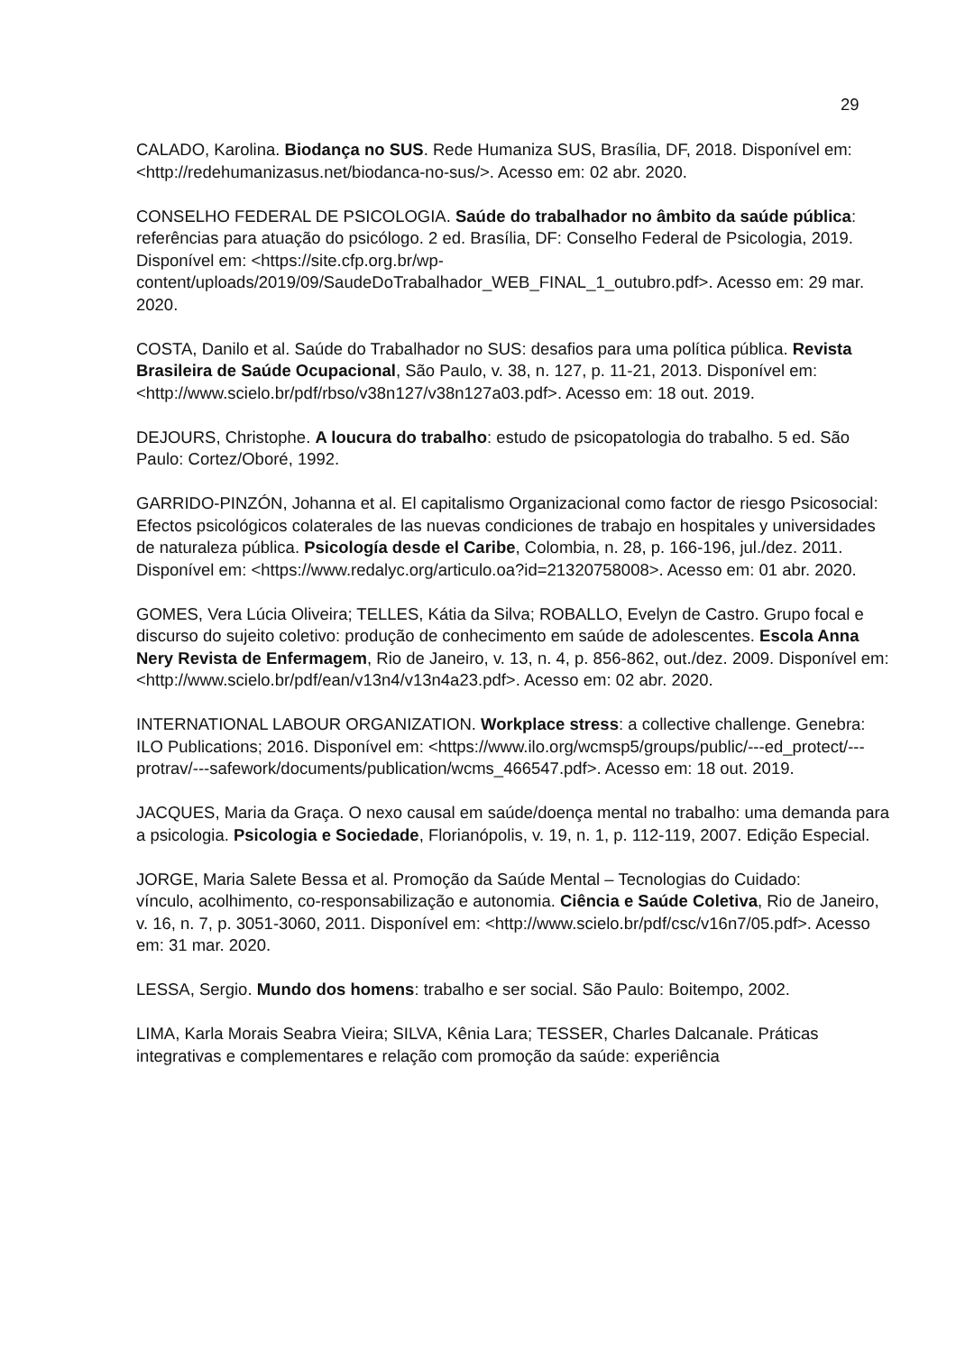29
CALADO, Karolina. Biodança no SUS. Rede Humaniza SUS, Brasília, DF, 2018. Disponível em: <http://redehumanizasus.net/biodanca-no-sus/>. Acesso em: 02 abr. 2020.
CONSELHO FEDERAL DE PSICOLOGIA. Saúde do trabalhador no âmbito da saúde pública: referências para atuação do psicólogo. 2 ed. Brasília, DF: Conselho Federal de Psicologia, 2019. Disponível em: <https://site.cfp.org.br/wp-content/uploads/2019/09/SaudeDoTrabalhador_WEB_FINAL_1_outubro.pdf>. Acesso em: 29 mar. 2020.
COSTA, Danilo et al. Saúde do Trabalhador no SUS: desafios para uma política pública. Revista Brasileira de Saúde Ocupacional, São Paulo, v. 38, n. 127, p. 11-21, 2013. Disponível em: <http://www.scielo.br/pdf/rbso/v38n127/v38n127a03.pdf>. Acesso em: 18 out. 2019.
DEJOURS, Christophe. A loucura do trabalho: estudo de psicopatologia do trabalho. 5 ed. São Paulo: Cortez/Oboré, 1992.
GARRIDO-PINZÓN, Johanna et al. El capitalismo Organizacional como factor de riesgo Psicosocial: Efectos psicológicos colaterales de las nuevas condiciones de trabajo en hospitales y universidades de naturaleza pública. Psicología desde el Caribe, Colombia, n. 28, p. 166-196, jul./dez. 2011. Disponível em: <https://www.redalyc.org/articulo.oa?id=21320758008>. Acesso em: 01 abr. 2020.
GOMES, Vera Lúcia Oliveira; TELLES, Kátia da Silva; ROBALLO, Evelyn de Castro. Grupo focal e discurso do sujeito coletivo: produção de conhecimento em saúde de adolescentes. Escola Anna Nery Revista de Enfermagem, Rio de Janeiro, v. 13, n. 4, p. 856-862, out./dez. 2009. Disponível em: <http://www.scielo.br/pdf/ean/v13n4/v13n4a23.pdf>. Acesso em: 02 abr. 2020.
INTERNATIONAL LABOUR ORGANIZATION. Workplace stress: a collective challenge. Genebra: ILO Publications; 2016. Disponível em: <https://www.ilo.org/wcmsp5/groups/public/---ed_protect/---protrav/---safework/documents/publication/wcms_466547.pdf>. Acesso em: 18 out. 2019.
JACQUES, Maria da Graça. O nexo causal em saúde/doença mental no trabalho: uma demanda para a psicologia. Psicologia e Sociedade, Florianópolis, v. 19, n. 1, p. 112-119, 2007. Edição Especial.
JORGE, Maria Salete Bessa et al. Promoção da Saúde Mental – Tecnologias do Cuidado:
vínculo, acolhimento, co-responsabilização e autonomia. Ciência e Saúde Coletiva, Rio de Janeiro, v. 16, n. 7, p. 3051-3060, 2011. Disponível em: <http://www.scielo.br/pdf/csc/v16n7/05.pdf>. Acesso em: 31 mar. 2020.
LESSA, Sergio. Mundo dos homens: trabalho e ser social. São Paulo: Boitempo, 2002.
LIMA, Karla Morais Seabra Vieira; SILVA, Kênia Lara; TESSER, Charles Dalcanale. Práticas integrativas e complementares e relação com promoção da saúde: experiência